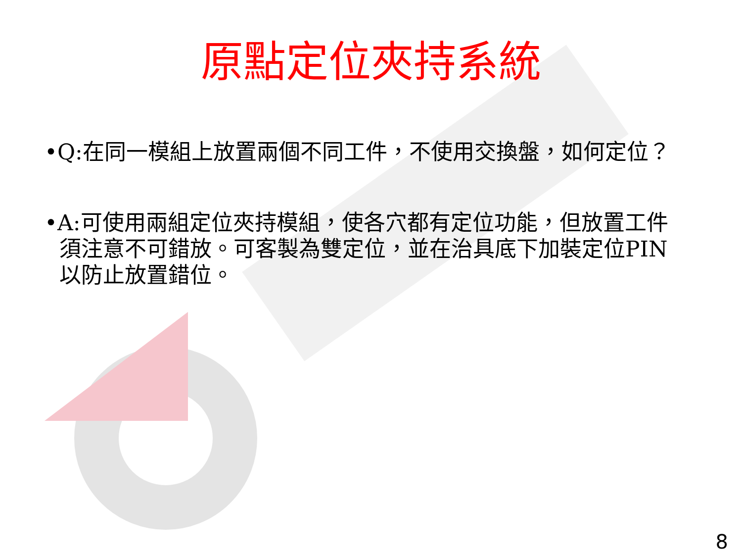原點定位夾持系統
•Q:在同一模組上放置兩個不同工件，不使用交換盤，如何定位？
•A:可使用兩組定位夾持模組，使各穴都有定位功能，但放置工件須注意不可錯放。可客製為雙定位，並在治具底下加裝定位PIN以防止放置錯位。
8